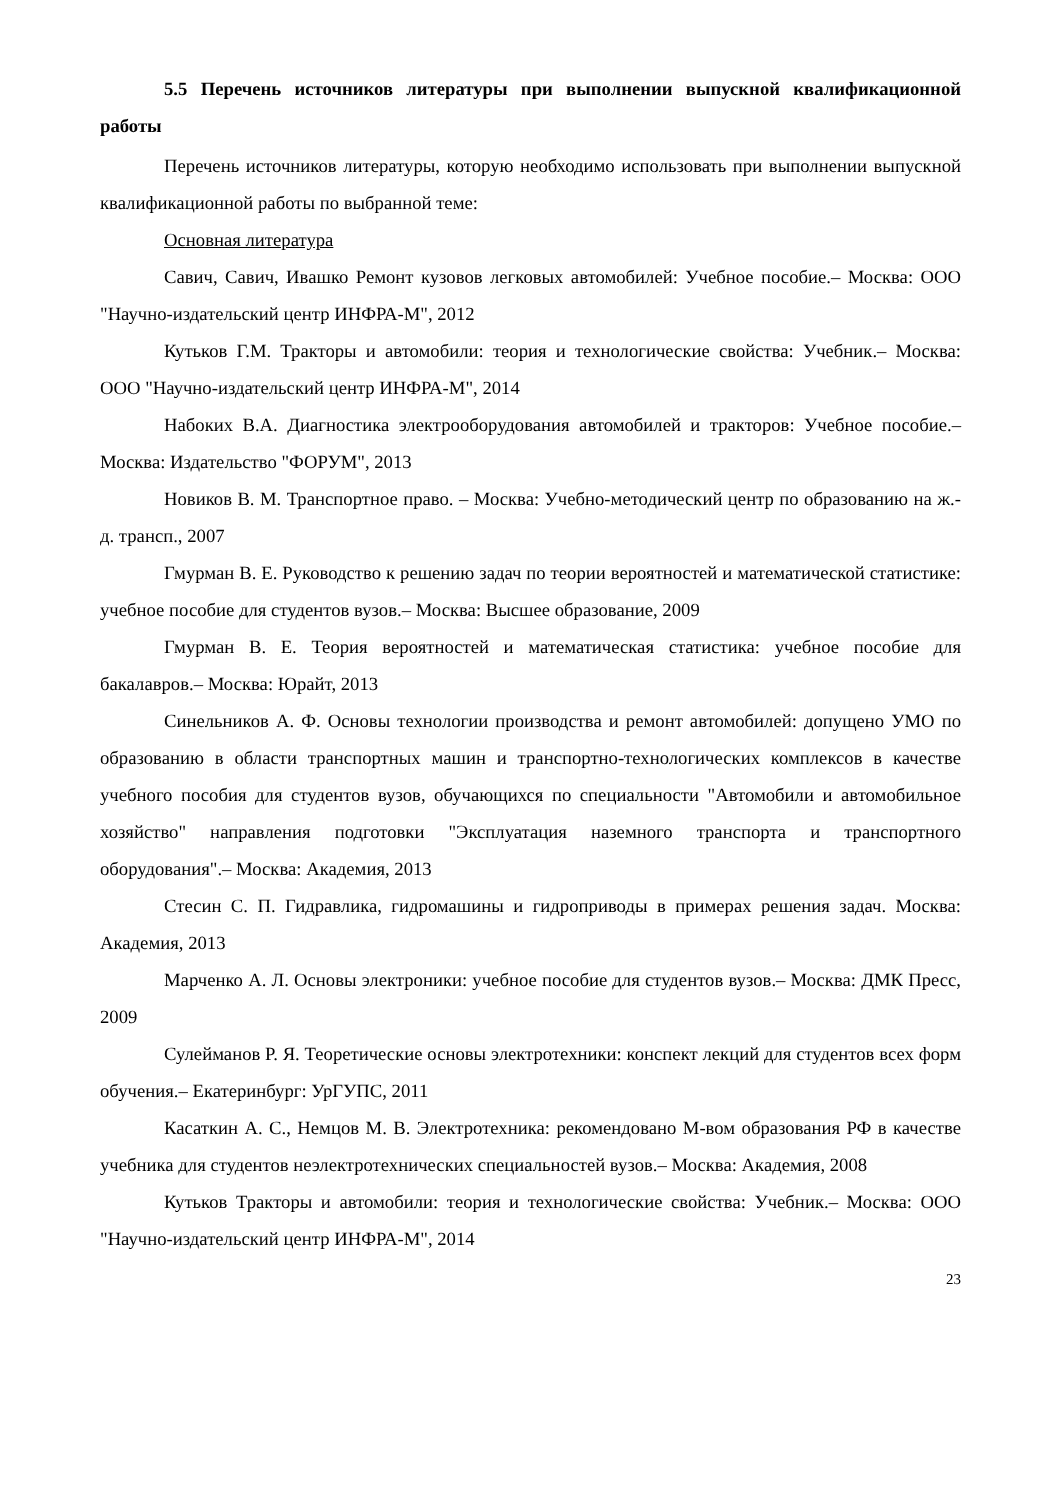5.5 Перечень источников литературы при выполнении выпускной квалификационной работы
Перечень источников литературы, которую необходимо использовать при выполнении выпускной квалификационной работы по выбранной теме:
Основная литература
Савич, Савич, Ивашко Ремонт кузовов легковых автомобилей: Учебное пособие.– Москва: ООО "Научно-издательский центр ИНФРА-М", 2012
Кутьков Г.М. Тракторы и автомобили: теория и технологические свойства: Учебник.– Москва: ООО "Научно-издательский центр ИНФРА-М", 2014
Набоких В.А. Диагностика электрооборудования автомобилей и тракторов: Учебное пособие.– Москва: Издательство "ФОРУМ", 2013
Новиков В. М. Транспортное право. – Москва: Учебно-методический центр по образованию на ж.-д. трансп., 2007
Гмурман В. Е. Руководство к решению задач по теории вероятностей и математической статистике: учебное пособие для студентов вузов.– Москва: Высшее образование, 2009
Гмурман В. Е. Теория вероятностей и математическая статистика: учебное пособие для бакалавров.– Москва: Юрайт, 2013
Синельников А. Ф. Основы технологии производства и ремонт автомобилей: допущено УМО по образованию в области транспортных машин и транспортно-технологических комплексов в качестве учебного пособия для студентов вузов, обучающихся по специальности "Автомобили и автомобильное хозяйство" направления подготовки "Эксплуатация наземного транспорта и транспортного оборудования".– Москва: Академия, 2013
Стесин С. П. Гидравлика, гидромашины и гидроприводы в примерах решения задач. Москва: Академия, 2013
Марченко А. Л. Основы электроники: учебное пособие для студентов вузов.– Москва: ДМК Пресс, 2009
Сулейманов Р. Я. Теоретические основы электротехники: конспект лекций для студентов всех форм обучения.– Екатеринбург: УрГУПС, 2011
Касаткин А. С., Немцов М. В. Электротехника: рекомендовано М-вом образования РФ в качестве учебника для студентов неэлектротехнических специальностей вузов.– Москва: Академия, 2008
Кутьков Тракторы и автомобили: теория и технологические свойства: Учебник.– Москва: ООО "Научно-издательский центр ИНФРА-М", 2014
23